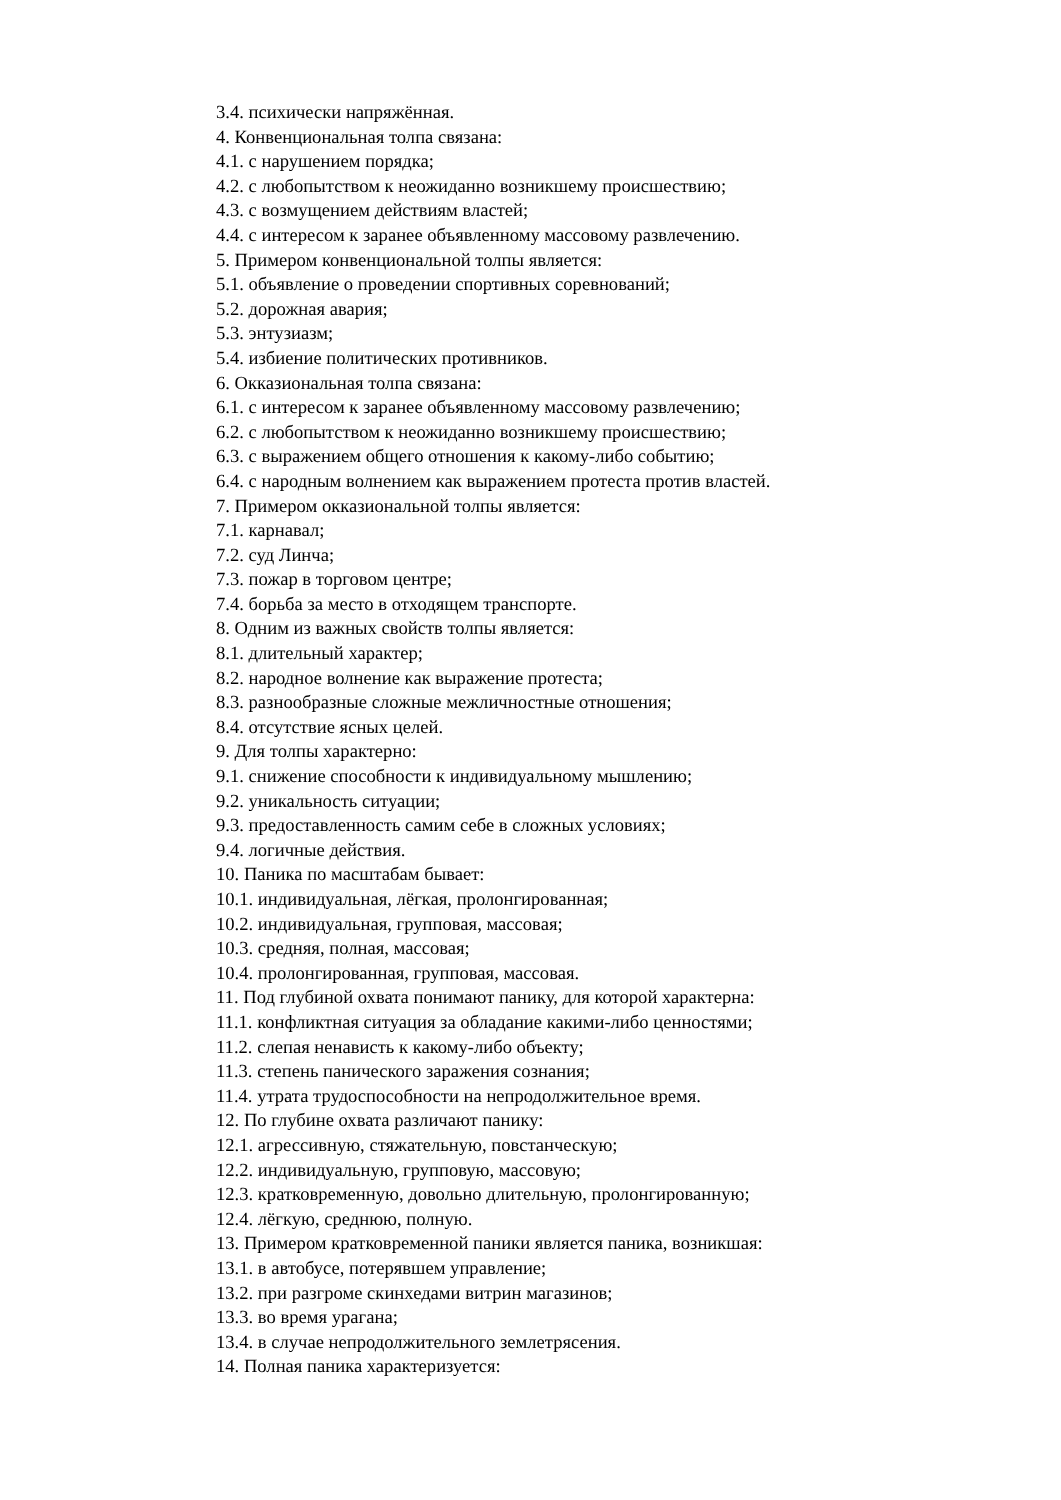3.4. психически напряжённая.
4. Конвенциональная толпа связана:
4.1. с нарушением порядка;
4.2. с любопытством к неожиданно возникшему происшествию;
4.3. с возмущением действиям властей;
4.4. с интересом к заранее объявленному массовому развлечению.
5. Примером конвенциональной толпы является:
5.1. объявление о проведении спортивных соревнований;
5.2. дорожная авария;
5.3. энтузиазм;
5.4. избиение политических противников.
6. Окказиональная толпа связана:
6.1. с интересом к заранее объявленному массовому развлечению;
6.2. с любопытством к неожиданно возникшему происшествию;
6.3. с выражением общего отношения к какому-либо событию;
6.4. с народным волнением как выражением протеста против властей.
7. Примером окказиональной толпы является:
7.1. карнавал;
7.2. суд Линча;
7.3. пожар в торговом центре;
7.4. борьба за место в отходящем транспорте.
8. Одним из важных свойств толпы является:
8.1. длительный характер;
8.2. народное волнение как выражение протеста;
8.3. разнообразные сложные межличностные отношения;
8.4. отсутствие ясных целей.
9. Для толпы характерно:
9.1. снижение способности к индивидуальному мышлению;
9.2. уникальность ситуации;
9.3. предоставленность самим себе в сложных условиях;
9.4. логичные действия.
10. Паника по масштабам бывает:
10.1. индивидуальная, лёгкая, пролонгированная;
10.2. индивидуальная, групповая, массовая;
10.3. средняя, полная, массовая;
10.4. пролонгированная, групповая, массовая.
11. Под глубиной охвата понимают панику, для которой характерна:
11.1. конфликтная ситуация за обладание какими-либо ценностями;
11.2. слепая ненависть к какому-либо объекту;
11.3. степень панического заражения сознания;
11.4. утрата трудоспособности на непродолжительное время.
12. По глубине охвата различают панику:
12.1. агрессивную, стяжательную, повстанческую;
12.2. индивидуальную, групповую, массовую;
12.3. кратковременную, довольно длительную, пролонгированную;
12.4. лёгкую, среднюю, полную.
13. Примером кратковременной паники является паника, возникшая:
13.1. в автобусе, потерявшем управление;
13.2. при разгроме скинхедами витрин магазинов;
13.3. во время урагана;
13.4. в случае непродолжительного землетрясения.
14. Полная паника характеризуется: